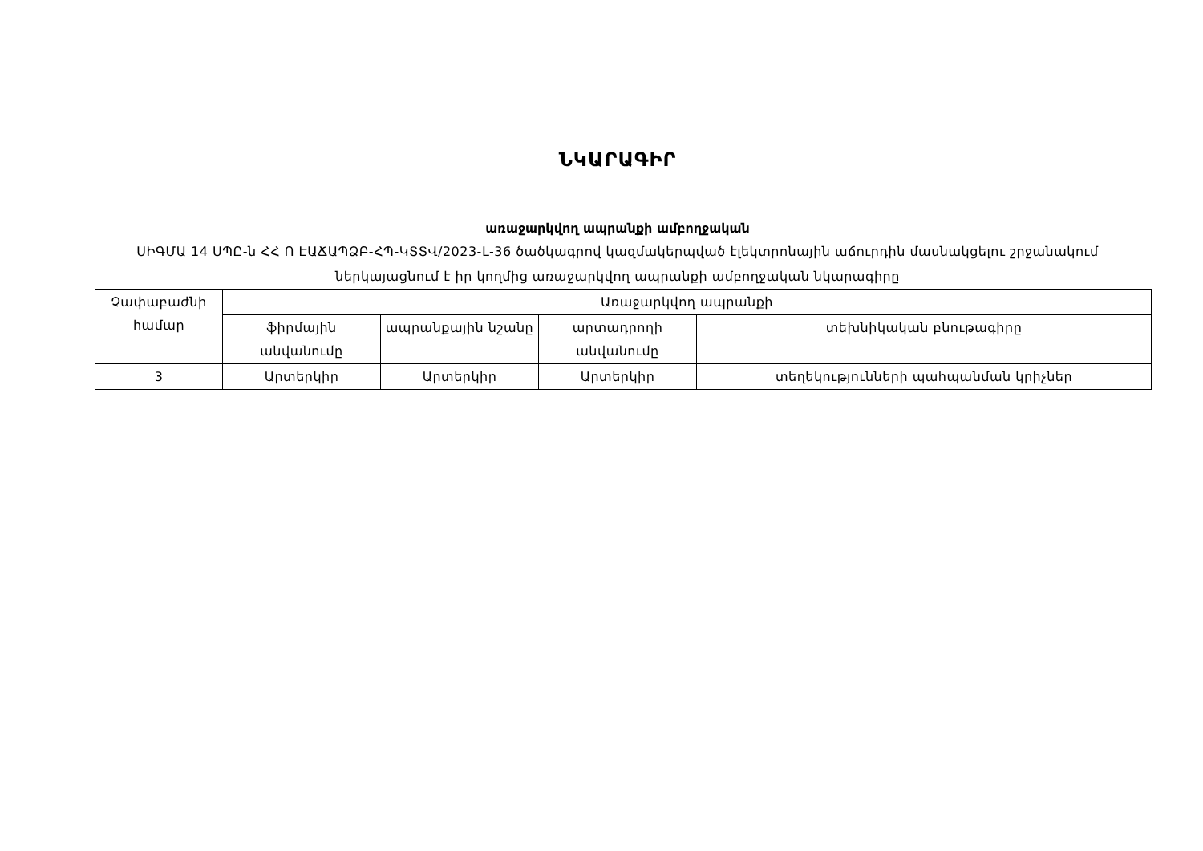ՆԿԱՐԱԳԻՐ
առաջարկվող ապրանքի ամբողջական
ՍԻԳՄԱ 14 ՍՊԸ-ն ՀՀ Ո ԷԱՃԱՊՁԲ-ՀՊ-ԿՏՏՎ/2023-L-36 ծածկագրով կազմակերպված էլեկտրոնային աճուրդին մասնակցելու շրջանակում ներկայացնում է իր կողմից առաջարկվող ապրանքի ամբողջական նկարագիրը
| Չափաբաժնի համար | Առաջարկվող ապրանքի | | | |
| --- | --- | --- | --- | --- |
| | ֆիրմային անվանումը | ապրանքային նշանը | արտադրողի անվանումը | տեխնիկական բնութագիրը |
| 3 | Արտերկիր | Արտերկիր | Արտերկիր | տեղեկությունների պահպանման կրիչներ |